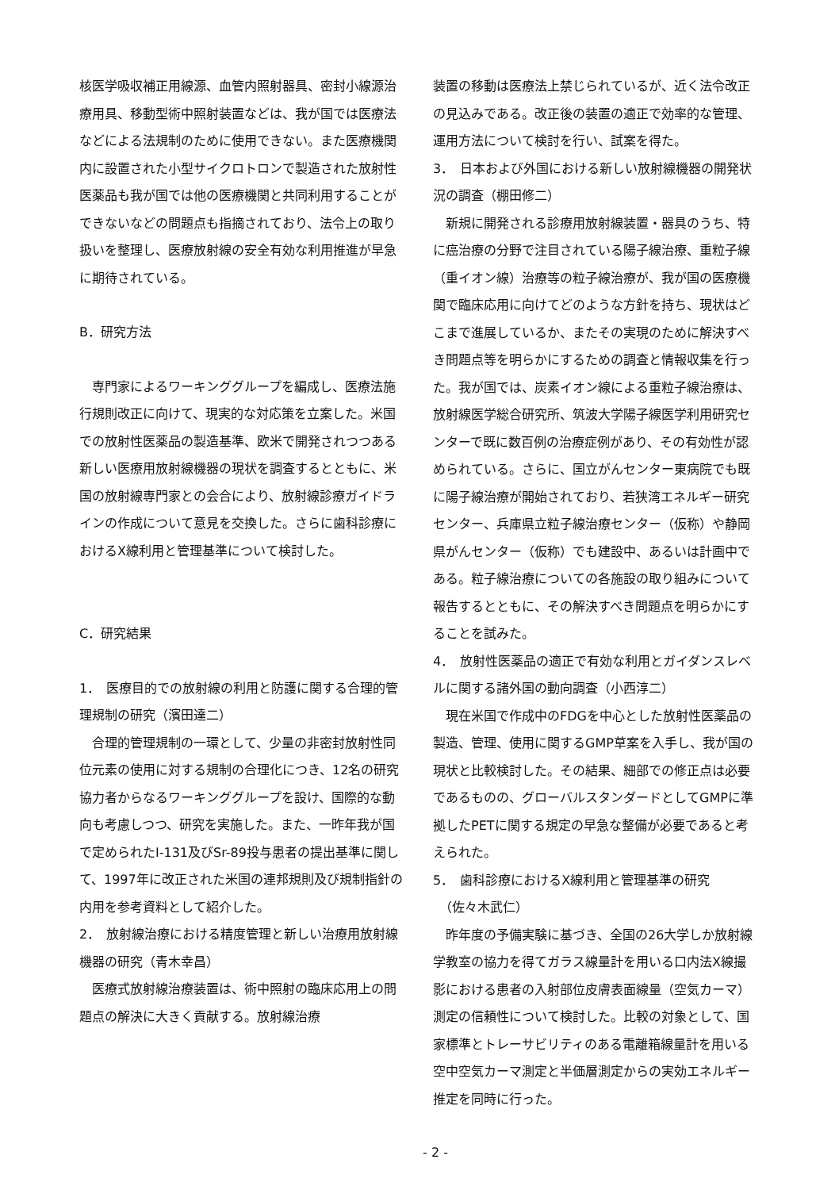核医学吸収補正用線源、血管内照射器具、密封小線源治療用具、移動型術中照射装置などは、我が国では医療法などによる法規制のために使用できない。また医療機関内に設置された小型サイクロトロンで製造された放射性医薬品も我が国では他の医療機関と共同利用することができないなどの問題点も指摘されており、法令上の取り扱いを整理し、医療放射線の安全有効な利用推進が早急に期待されている。
B．研究方法
専門家によるワーキンググループを編成し、医療法施行規則改正に向けて、現実的な対応策を立案した。米国での放射性医薬品の製造基準、欧米で開発されつつある新しい医療用放射線機器の現状を調査するとともに、米国の放射線専門家との会合により、放射線診療ガイドラインの作成について意見を交換した。さらに歯科診療におけるX線利用と管理基準について検討した。
C．研究結果
1．　医療目的での放射線の利用と防護に関する合理的管理規制の研究（濱田達二）
合理的管理規制の一環として、少量の非密封放射性同位元素の使用に対する規制の合理化につき、12名の研究協力者からなるワーキンググループを設け、国際的な動向も考慮しつつ、研究を実施した。また、一昨年我が国で定められたI-131及びSr-89投与患者の提出基準に関して、1997年に改正された米国の連邦規則及び規制指針の内用を参考資料として紹介した。
2．　放射線治療における精度管理と新しい治療用放射線機器の研究（青木幸昌）
医療式放射線治療装置は、術中照射の臨床応用上の問題点の解決に大きく貢献する。放射線治療
装置の移動は医療法上禁じられているが、近く法令改正の見込みである。改正後の装置の適正で効率的な管理、運用方法について検討を行い、試案を得た。
3．　日本および外国における新しい放射線機器の開発状況の調査（棚田修二）
新規に開発される診療用放射線装置・器具のうち、特に癌治療の分野で注目されている陽子線治療、重粒子線（重イオン線）治療等の粒子線治療が、我が国の医療機関で臨床応用に向けてどのような方針を持ち、現状はどこまで進展しているか、またその実現のために解決すべき問題点等を明らかにするための調査と情報収集を行った。我が国では、炭素イオン線による重粒子線治療は、放射線医学総合研究所、筑波大学陽子線医学利用研究センターで既に数百例の治療症例があり、その有効性が認められている。さらに、国立がんセンター東病院でも既に陽子線治療が開始されており、若狭湾エネルギー研究センター、兵庫県立粒子線治療センター（仮称）や静岡県がんセンター（仮称）でも建設中、あるいは計画中である。粒子線治療についての各施設の取り組みについて報告するとともに、その解決すべき問題点を明らかにすることを試みた。
4．　放射性医薬品の適正で有効な利用とガイダンスレベルに関する諸外国の動向調査（小西淳二）
現在米国で作成中のFDGを中心とした放射性医薬品の製造、管理、使用に関するGMP草案を入手し、我が国の現状と比較検討した。その結果、細部での修正点は必要であるものの、グローバルスタンダードとしてGMPに準拠したPETに関する規定の早急な整備が必要であると考えられた。
5．　歯科診療におけるX線利用と管理基準の研究
　（佐々木武仁）
昨年度の予備実験に基づき、全国の26大学しか放射線学教室の協力を得てガラス線量計を用いる口内法X線撮影における患者の入射部位皮膚表面線量（空気カーマ）測定の信頼性について検討した。比較の対象として、国家標準とトレーサビリティのある電離箱線量計を用いる空中空気カーマ測定と半価層測定からの実効エネルギー推定を同時に行った。
- 2 -